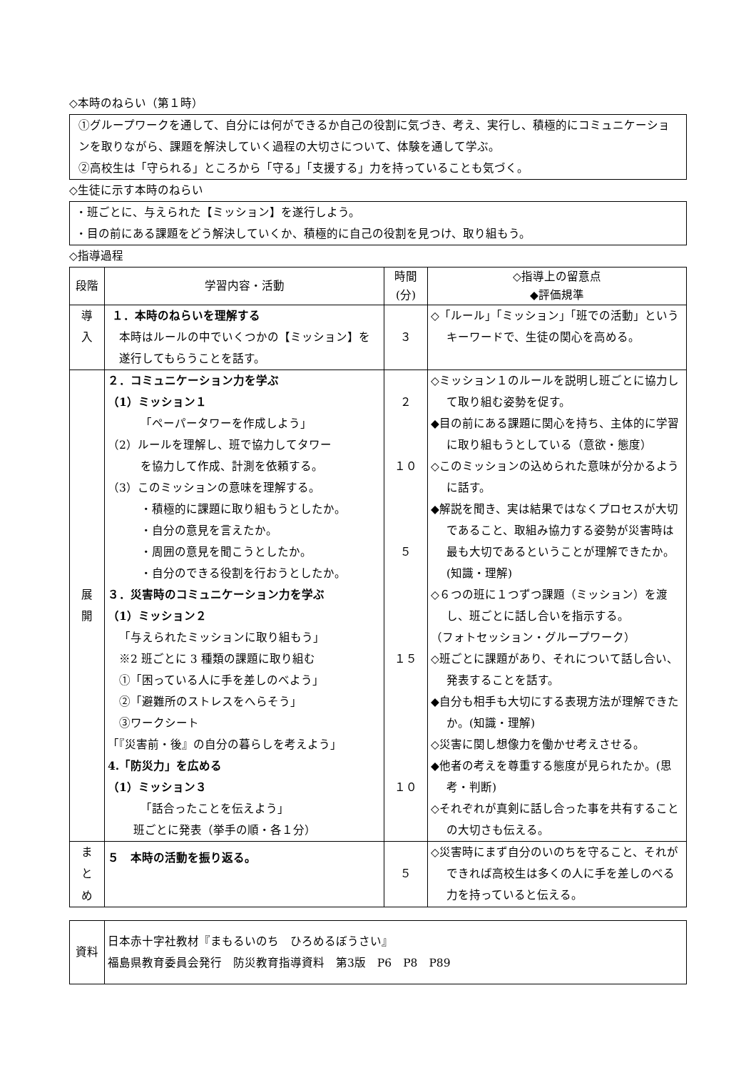◇本時のねらい（第１時）
①グループワークを通して、自分には何ができるか自己の役割に気づき、考え、実行し、積極的にコミュニケーションを取りながら、課題を解決していく過程の大切さについて、体験を通して学ぶ。
②高校生は「守られる」ところから「守る」「支援する」力を持っていることも気づく。
◇生徒に示す本時のねらい
・班ごとに、与えられた【ミッション】を遂行しよう。
・目の前にある課題をどう解決していくか、積極的に自己の役割を見つけ、取り組もう。
◇指導過程
| 段階 | 学習内容・活動 | 時間 (分) | ◇指導上の留意点 ◆評価規準 |
| --- | --- | --- | --- |
| 導 入 | １．本時のねらいを理解する 本時はルールの中でいくつかの【ミッション】を遂行してもらうことを話す。 | ３ | ◇「ルール」「ミッション」「班での活動」というキーワードで、生徒の関心を高める。 |
| 展 開 | ２．コミュニケーション力を学ぶ （1）ミッション１ 「ペーパータワーを作成しよう」 （2）ルールを理解し、班で協力してタワー を協力して作成、計測を依頼する。 （3）このミッションの意味を理解する。 ・積極的に課題に取り組もうとしたか。 ・自分の意見を言えたか。 ・周囲の意見を聞こうとしたか。 ・自分のできる役割を行おうとしたか。 ３．災害時のコミュニケーション力を学ぶ （1）ミッション２ 「与えられたミッションに取り組もう」 ※2 班ごとに 3 種類の課題に取り組む ①「困っている人に手を差しのべよう」 ②「避難所のストレスをへらそう」 ③ワークシート 「『災害前・後』の自分の暮らしを考えよう」 4.「防災力」を広める （1）ミッション３ 「話合ったことを伝えよう」 班ごとに発表（挙手の順・各１分） | ２ １０ ５ １５ １０ | ◇ミッション１のルールを説明し班ごとに協力して取り組む姿勢を促す。 ◆目の前にある課題に関心を持ち、主体的に学習に取り組もうとしている（意欲・態度） ◇このミッションの込められた意味が分かるように話す。 ◆解説を聞き、実は結果ではなくプロセスが大切であること、取組み協力する姿勢が災害時は最も大切であるということが理解できたか。(知識・理解) ◇６つの班に１つずつ課題（ミッション）を渡し、班ごとに話し合いを指示する。 （フォトセッション・グループワーク） ◇班ごとに課題があり、それについて話し合い、発表することを話す。 ◆自分も相手も大切にする表現方法が理解できたか。(知識・理解) ◇災害に関し想像力を働かせ考えさせる。 ◆他者の考えを尊重する態度が見られたか。(思考・判断) ◇それぞれが真剣に話し合った事を共有することの大切さも伝える。 |
| ま と め | ５ 本時の活動を振り返る。 | ５ | ◇災害時にまず自分のいのちを守ること、それができれば高校生は多くの人に手を差しのべる力を持っていると伝える。 |
| 資料 | 日本赤十字社教材『まもるいのち ひろめるぼうさい』 福島県教育委員会発行 防災教育指導資料 第3版 P6 P8 P89 |